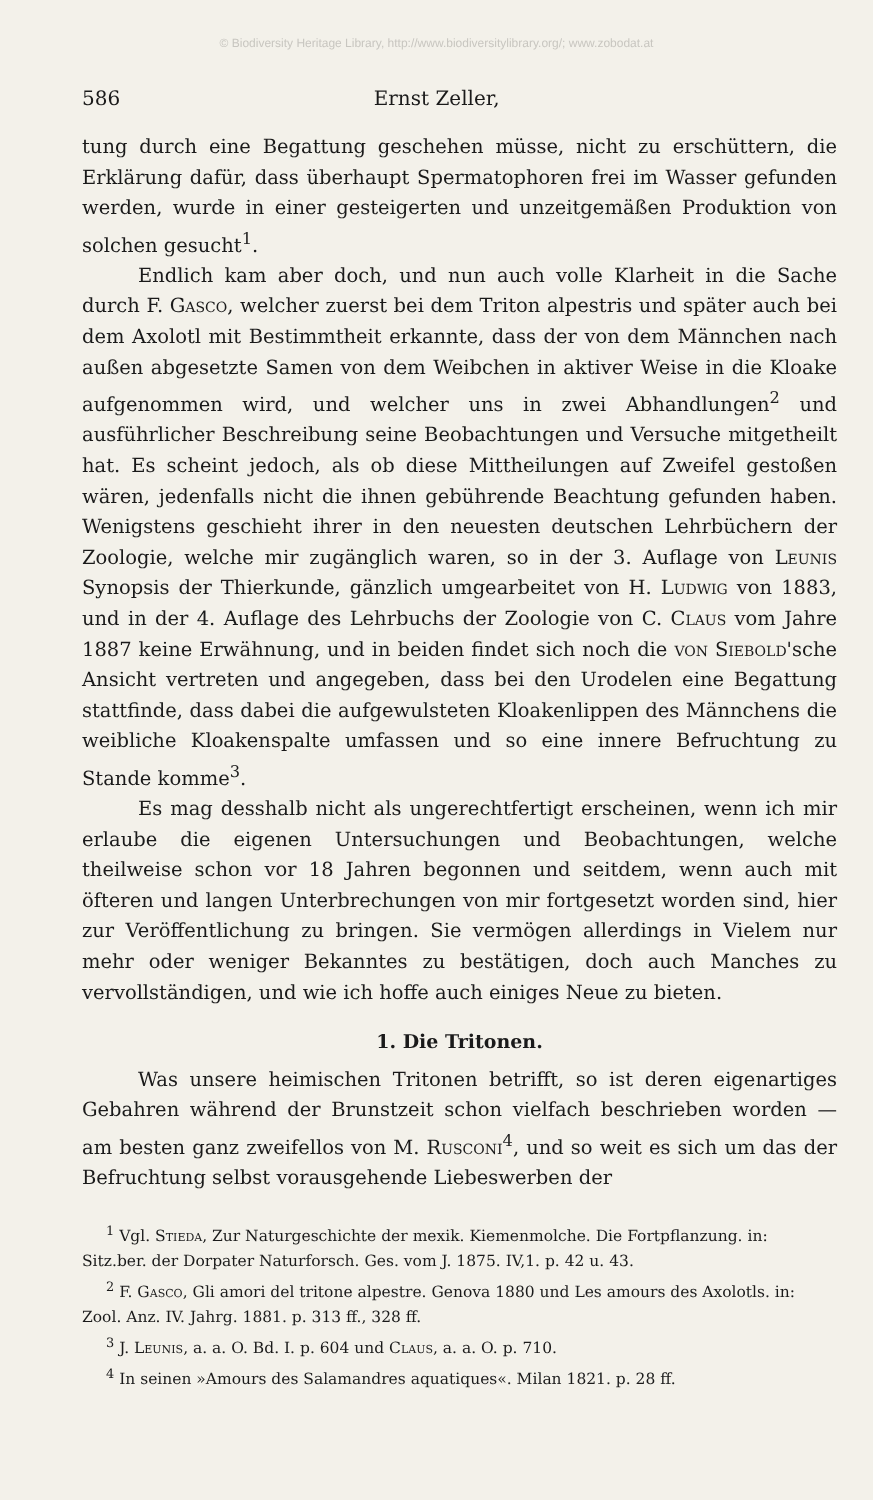© Biodiversity Heritage Library, http://www.biodiversitylibrary.org/; www.zobodat.at
586 Ernst Zeller,
tung durch eine Begattung geschehen müsse, nicht zu erschüttern, die Erklärung dafür, dass überhaupt Spermatophoren frei im Wasser gefunden werden, wurde in einer gesteigerten und unzeitgemäßen Produktion von solchen gesucht<sup>1</sup>.
Endlich kam aber doch, und nun auch volle Klarheit in die Sache durch F. Gasco, welcher zuerst bei dem Triton alpestris und später auch bei dem Axolotl mit Bestimmtheit erkannte, dass der von dem Männchen nach außen abgesetzte Samen von dem Weibchen in aktiver Weise in die Kloake aufgenommen wird, und welcher uns in zwei Abhandlungen<sup>2</sup> und ausführlicher Beschreibung seine Beobachtungen und Versuche mitgetheilt hat. Es scheint jedoch, als ob diese Mittheilungen auf Zweifel gestoßen wären, jedenfalls nicht die ihnen gebührende Beachtung gefunden haben. Wenigstens geschieht ihrer in den neuesten deutschen Lehrbüchern der Zoologie, welche mir zugänglich waren, so in der 3. Auflage von Leunis Synopsis der Thierkunde, gänzlich umgearbeitet von H. Ludwig von 1883, und in der 4. Auflage des Lehrbuchs der Zoologie von C. Claus vom Jahre 1887 keine Erwähnung, und in beiden findet sich noch die von Siebold'sche Ansicht vertreten und angegeben, dass bei den Urodelen eine Begattung stattfinde, dass dabei die aufgewulsteten Kloakenlippen des Männchens die weibliche Kloakenspalte umfassen und so eine innere Befruchtung zu Stande komme<sup>3</sup>.
Es mag desshalb nicht als ungerechtfertigt erscheinen, wenn ich mir erlaube die eigenen Untersuchungen und Beobachtungen, welche theilweise schon vor 18 Jahren begonnen und seitdem, wenn auch mit öfteren und langen Unterbrechungen von mir fortgesetzt worden sind, hier zur Veröffentlichung zu bringen. Sie vermögen allerdings in Vielem nur mehr oder weniger Bekanntes zu bestätigen, doch auch Manches zu vervollständigen, und wie ich hoffe auch einiges Neue zu bieten.
1. Die Tritonen.
Was unsere heimischen Tritonen betrifft, so ist deren eigenartiges Gebahren während der Brunstzeit schon vielfach beschrieben worden — am besten ganz zweifellos von M. Rusconi<sup>4</sup>, und so weit es sich um das der Befruchtung selbst vorausgehende Liebeswerben der
<sup>1</sup> Vgl. Stieda, Zur Naturgeschichte der mexik. Kiemenmolche. Die Fortpflanzung. in: Sitz.ber. der Dorpater Naturforsch. Ges. vom J. 1875. IV,1. p. 42 u. 43.
<sup>2</sup> F. Gasco, Gli amori del tritone alpestre. Genova 1880 und Les amours des Axolotls. in: Zool. Anz. IV. Jahrg. 1881. p. 313 ff., 328 ff.
<sup>3</sup> J. Leunis, a. a. O. Bd. I. p. 604 und Claus, a. a. O. p. 710.
<sup>4</sup> In seinen »Amours des Salamandres aquatiques«. Milan 1821. p. 28 ff.